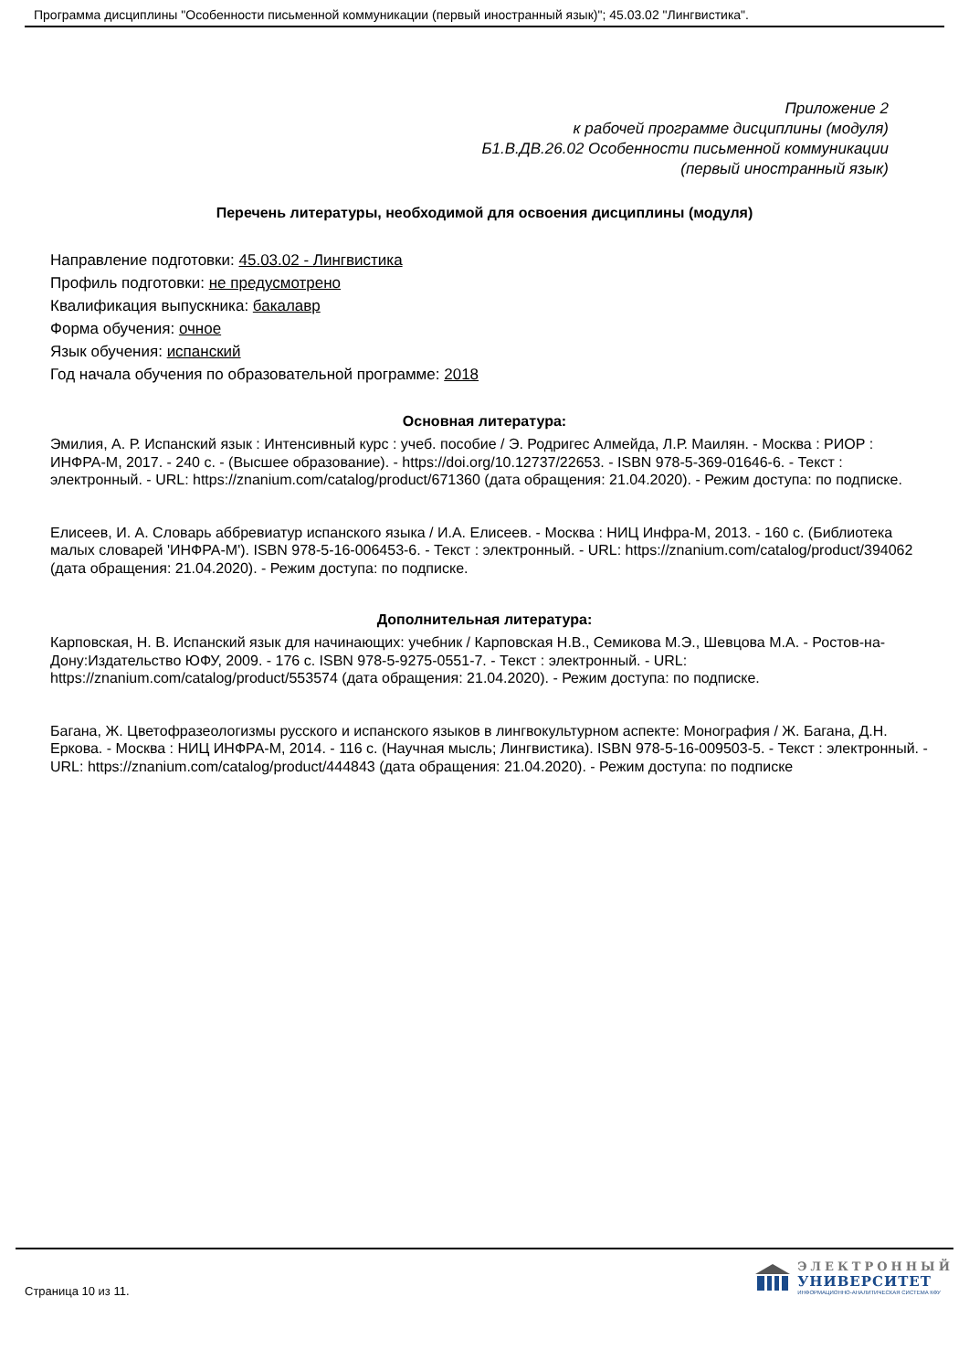Программа дисциплины "Особенности письменной коммуникации (первый иностранный язык)"; 45.03.02 "Лингвистика".
Приложение 2
к рабочей программе дисциплины (модуля)
Б1.В.ДВ.26.02 Особенности письменной коммуникации
(первый иностранный язык)
Перечень литературы, необходимой для освоения дисциплины (модуля)
Направление подготовки: 45.03.02 - Лингвистика
Профиль подготовки: не предусмотрено
Квалификация выпускника: бакалавр
Форма обучения: очное
Язык обучения: испанский
Год начала обучения по образовательной программе: 2018
Основная литература:
Эмилия, А. Р. Испанский язык : Интенсивный курс : учеб. пособие / Э. Родригес Алмейда, Л.Р. Маилян. - Москва : РИОР : ИНФРА-М, 2017. - 240 с. - (Высшее образование). - https://doi.org/10.12737/22653. - ISBN 978-5-369-01646-6. - Текст : электронный. - URL: https://znanium.com/catalog/product/671360 (дата обращения: 21.04.2020). - Режим доступа: по подписке.
Елисеев, И. А. Словарь аббревиатур испанского языка / И.А. Елисеев. - Москва : НИЦ Инфра-М, 2013. - 160 с. (Библиотека малых словарей 'ИНФРА-М'). ISBN 978-5-16-006453-6. - Текст : электронный. - URL: https://znanium.com/catalog/product/394062 (дата обращения: 21.04.2020). - Режим доступа: по подписке.
Дополнительная литература:
Карповская, Н. В. Испанский язык для начинающих: учебник / Карповская Н.В., Семикова М.Э., Шевцова М.А. - Ростов-на-Дону:Издательство ЮФУ, 2009. - 176 с. ISBN 978-5-9275-0551-7. - Текст : электронный. - URL: https://znanium.com/catalog/product/553574 (дата обращения: 21.04.2020). - Режим доступа: по подписке.
Багана, Ж. Цветофразеологизмы русского и испанского языков в лингвокультурном аспекте: Монография / Ж. Багана, Д.Н. Еркова. - Москва : НИЦ ИНФРА-М, 2014. - 116 с. (Научная мысль; Лингвистика). ISBN 978-5-16-009503-5. - Текст : электронный. - URL: https://znanium.com/catalog/product/444843 (дата обращения: 21.04.2020). - Режим доступа: по подписке
Страница 10 из 11.
ЭЛЕКТРОННЫЙ
УНИВЕРСИТЕТ
ИНФОРМАЦИОННО-АНАЛИТИЧЕСКАЯ СИСТЕМА КФУ